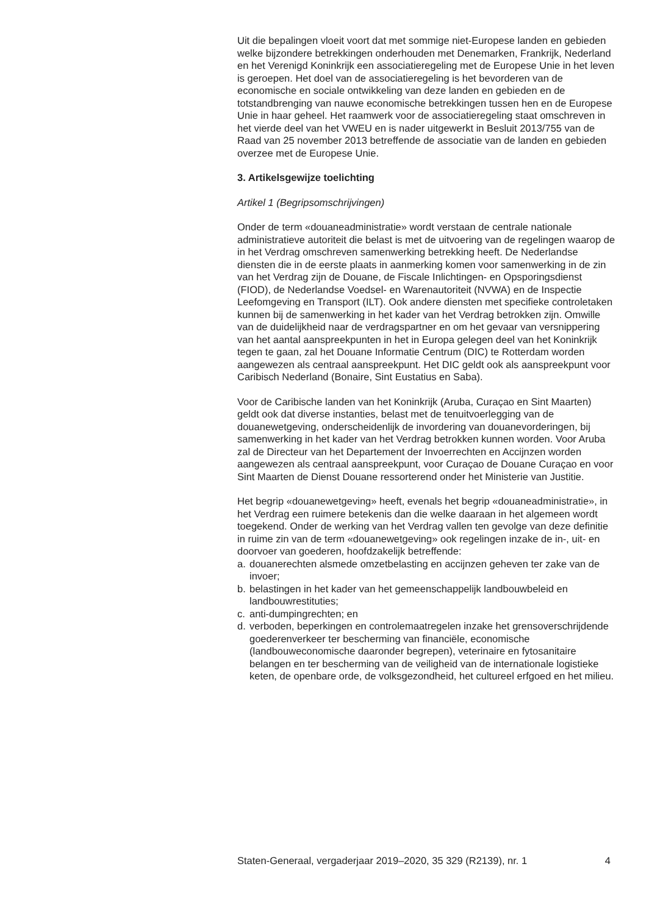Uit die bepalingen vloeit voort dat met sommige niet-Europese landen en gebieden welke bijzondere betrekkingen onderhouden met Denemarken, Frankrijk, Nederland en het Verenigd Koninkrijk een associatieregeling met de Europese Unie in het leven is geroepen. Het doel van de associatieregeling is het bevorderen van de economische en sociale ontwikkeling van deze landen en gebieden en de totstandbrenging van nauwe economische betrekkingen tussen hen en de Europese Unie in haar geheel. Het raamwerk voor de associatieregeling staat omschreven in het vierde deel van het VWEU en is nader uitgewerkt in Besluit 2013/755 van de Raad van 25 november 2013 betreffende de associatie van de landen en gebieden overzee met de Europese Unie.
3. Artikelsgewijze toelichting
Artikel 1 (Begripsomschrijvingen)
Onder de term «douaneadministratie» wordt verstaan de centrale nationale administratieve autoriteit die belast is met de uitvoering van de regelingen waarop de in het Verdrag omschreven samenwerking betrekking heeft. De Nederlandse diensten die in de eerste plaats in aanmerking komen voor samenwerking in de zin van het Verdrag zijn de Douane, de Fiscale Inlichtingen- en Opsporingsdienst (FIOD), de Nederlandse Voedsel- en Warenautoriteit (NVWA) en de Inspectie Leefomgeving en Transport (ILT). Ook andere diensten met specifieke controletaken kunnen bij de samenwerking in het kader van het Verdrag betrokken zijn. Omwille van de duidelijkheid naar de verdragspartner en om het gevaar van versnippering van het aantal aanspreekpunten in het in Europa gelegen deel van het Koninkrijk tegen te gaan, zal het Douane Informatie Centrum (DIC) te Rotterdam worden aangewezen als centraal aanspreekpunt. Het DIC geldt ook als aanspreekpunt voor Caribisch Nederland (Bonaire, Sint Eustatius en Saba).
Voor de Caribische landen van het Koninkrijk (Aruba, Curaçao en Sint Maarten) geldt ook dat diverse instanties, belast met de tenuitvoerlegging van de douanewetgeving, onderscheidenlijk de invordering van douanevorderingen, bij samenwerking in het kader van het Verdrag betrokken kunnen worden. Voor Aruba zal de Directeur van het Departement der Invoerrechten en Accijnzen worden aangewezen als centraal aanspreekpunt, voor Curaçao de Douane Curaçao en voor Sint Maarten de Dienst Douane ressorterend onder het Ministerie van Justitie.
Het begrip «douanewetgeving» heeft, evenals het begrip «douaneadministratie», in het Verdrag een ruimere betekenis dan die welke daaraan in het algemeen wordt toegekend. Onder de werking van het Verdrag vallen ten gevolge van deze definitie in ruime zin van de term «douanewetgeving» ook regelingen inzake de in-, uit- en doorvoer van goederen, hoofdzakelijk betreffende:
a. douanerechten alsmede omzetbelasting en accijnzen geheven ter zake van de invoer;
b. belastingen in het kader van het gemeenschappelijk landbouwbeleid en landbouwrestituties;
c. anti-dumpingrechten; en
d. verboden, beperkingen en controlemaatregelen inzake het grensoverschrijdende goederenverkeer ter bescherming van financiële, economische (landbouweconomische daaronder begrepen), veterinaire en fytosanitaire belangen en ter bescherming van de veiligheid van de internationale logistieke keten, de openbare orde, de volksgezondheid, het cultureel erfgoed en het milieu.
Staten-Generaal, vergaderjaar 2019–2020, 35 329 (R2139), nr. 1 4